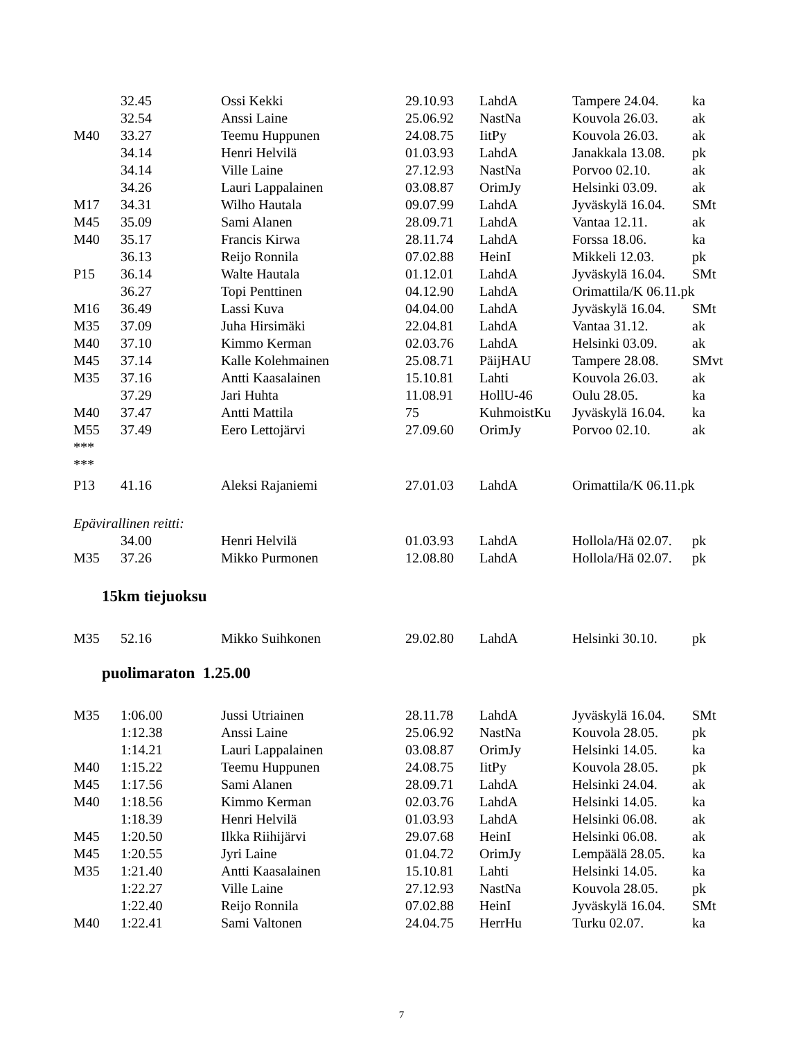| | 32.45 | Ossi Kekki | 29.10.93 | LahdA | Tampere 24.04. | ka |
| | 32.54 | Anssi Laine | 25.06.92 | NastNa | Kouvola 26.03. | ak |
| M40 | 33.27 | Teemu Huppunen | 24.08.75 | IitPy | Kouvola 26.03. | ak |
| | 34.14 | Henri Helvilä | 01.03.93 | LahdA | Janakkala 13.08. | pk |
| | 34.14 | Ville Laine | 27.12.93 | NastNa | Porvoo 02.10. | ak |
| | 34.26 | Lauri Lappalainen | 03.08.87 | OrimJy | Helsinki 03.09. | ak |
| M17 | 34.31 | Wilho Hautala | 09.07.99 | LahdA | Jyväskylä 16.04. | SMt |
| M45 | 35.09 | Sami Alanen | 28.09.71 | LahdA | Vantaa 12.11. | ak |
| M40 | 35.17 | Francis Kirwa | 28.11.74 | LahdA | Forssa 18.06. | ka |
| | 36.13 | Reijo Ronnila | 07.02.88 | HeinI | Mikkeli 12.03. | pk |
| P15 | 36.14 | Walte Hautala | 01.12.01 | LahdA | Jyväskylä 16.04. | SMt |
| | 36.27 | Topi Penttinen | 04.12.90 | LahdA | Orimattila/K 06.11.pk | |
| M16 | 36.49 | Lassi Kuva | 04.04.00 | LahdA | Jyväskylä 16.04. | SMt |
| M35 | 37.09 | Juha Hirsimäki | 22.04.81 | LahdA | Vantaa 31.12. | ak |
| M40 | 37.10 | Kimmo Kerman | 02.03.76 | LahdA | Helsinki 03.09. | ak |
| M45 | 37.14 | Kalle Kolehmainen | 25.08.71 | PäijHAU | Tampere 28.08. | SMvt |
| M35 | 37.16 | Antti Kaasalainen | 15.10.81 | Lahti | Kouvola 26.03. | ak |
| | 37.29 | Jari Huhta | 11.08.91 | HollU-46 | Oulu 28.05. | ka |
| M40 | 37.47 | Antti Mattila | 75 | KuhmoistKu | Jyväskylä 16.04. | ka |
| M55 | 37.49 | Eero Lettojärvi | 27.09.60 | OrimJy | Porvoo 02.10. | ak |
| *** | | | | | | |
| *** | | | | | | |
| P13 | 41.16 | Aleksi Rajaniemi | 27.01.03 | LahdA | Orimattila/K 06.11.pk | |
| Epävirallinen reitti: | | | | | | |
| | 34.00 | Henri Helvilä | 01.03.93 | LahdA | Hollola/Hä 02.07. | pk |
| M35 | 37.26 | Mikko Purmonen | 12.08.80 | LahdA | Hollola/Hä 02.07. | pk |
15km tiejuoksu
| M35 | 52.16 | Mikko Suihkonen | 29.02.80 | LahdA | Helsinki 30.10. | pk |
puolimaraton 1.25.00
| M35 | 1:06.00 | Jussi Utriainen | 28.11.78 | LahdA | Jyväskylä 16.04. | SMt |
| | 1:12.38 | Anssi Laine | 25.06.92 | NastNa | Kouvola 28.05. | pk |
| | 1:14.21 | Lauri Lappalainen | 03.08.87 | OrimJy | Helsinki 14.05. | ka |
| M40 | 1:15.22 | Teemu Huppunen | 24.08.75 | IitPy | Kouvola 28.05. | pk |
| M45 | 1:17.56 | Sami Alanen | 28.09.71 | LahdA | Helsinki 24.04. | ak |
| M40 | 1:18.56 | Kimmo Kerman | 02.03.76 | LahdA | Helsinki 14.05. | ka |
| | 1:18.39 | Henri Helvilä | 01.03.93 | LahdA | Helsinki 06.08. | ak |
| M45 | 1:20.50 | Ilkka Riihijärvi | 29.07.68 | HeinI | Helsinki 06.08. | ak |
| M45 | 1:20.55 | Jyri Laine | 01.04.72 | OrimJy | Lempäälä 28.05. | ka |
| M35 | 1:21.40 | Antti Kaasalainen | 15.10.81 | Lahti | Helsinki 14.05. | ka |
| | 1:22.27 | Ville Laine | 27.12.93 | NastNa | Kouvola 28.05. | pk |
| | 1:22.40 | Reijo Ronnila | 07.02.88 | HeinI | Jyväskylä 16.04. | SMt |
| M40 | 1:22.41 | Sami Valtonen | 24.04.75 | HerrHu | Turku 02.07. | ka |
7